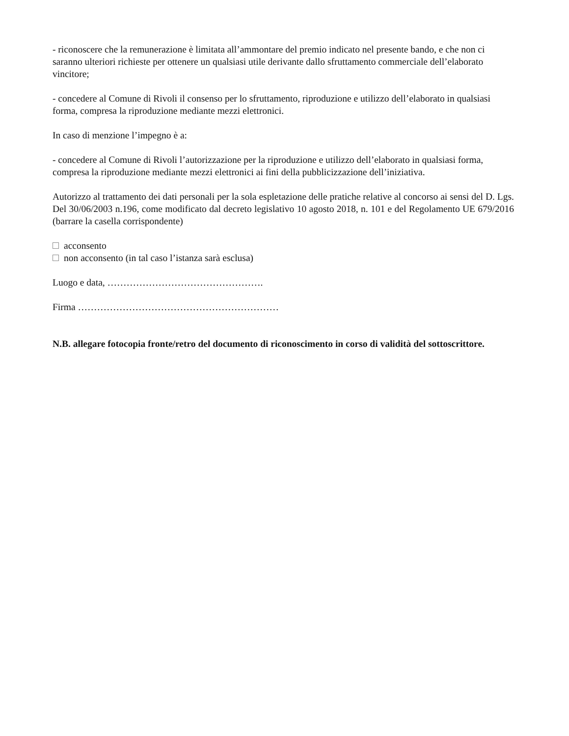- riconoscere che la remunerazione è limitata all’ammontare del premio indicato nel presente bando, e che non ci saranno ulteriori richieste per ottenere un qualsiasi utile derivante dallo sfruttamento commerciale dell’elaborato vincitore;
- concedere al Comune di Rivoli il consenso per lo sfruttamento, riproduzione e utilizzo dell’elaborato in qualsiasi forma, compresa la riproduzione mediante mezzi elettronici.
In caso di menzione l’impegno è a:
- concedere al Comune di Rivoli l’autorizzazione per la riproduzione e utilizzo dell’elaborato in qualsiasi forma, compresa la riproduzione mediante mezzi elettronici ai fini della pubblicizzazione dell’iniziativa.
Autorizzo al trattamento dei dati personali per la sola espletazione delle pratiche relative al concorso ai sensi del D. Lgs. Del 30/06/2003 n.196, come modificato dal decreto legislativo 10 agosto 2018, n. 101 e del Regolamento UE 679/2016 (barrare la casella corrispondente)
acconsento
non acconsento (in tal caso l’istanza sarà esclusa)
Luogo e data, ………………………………………….
Firma ………………………………………………………
N.B. allegare fotocopia fronte/retro del documento di riconoscimento in corso di validità del sottoscrittore.